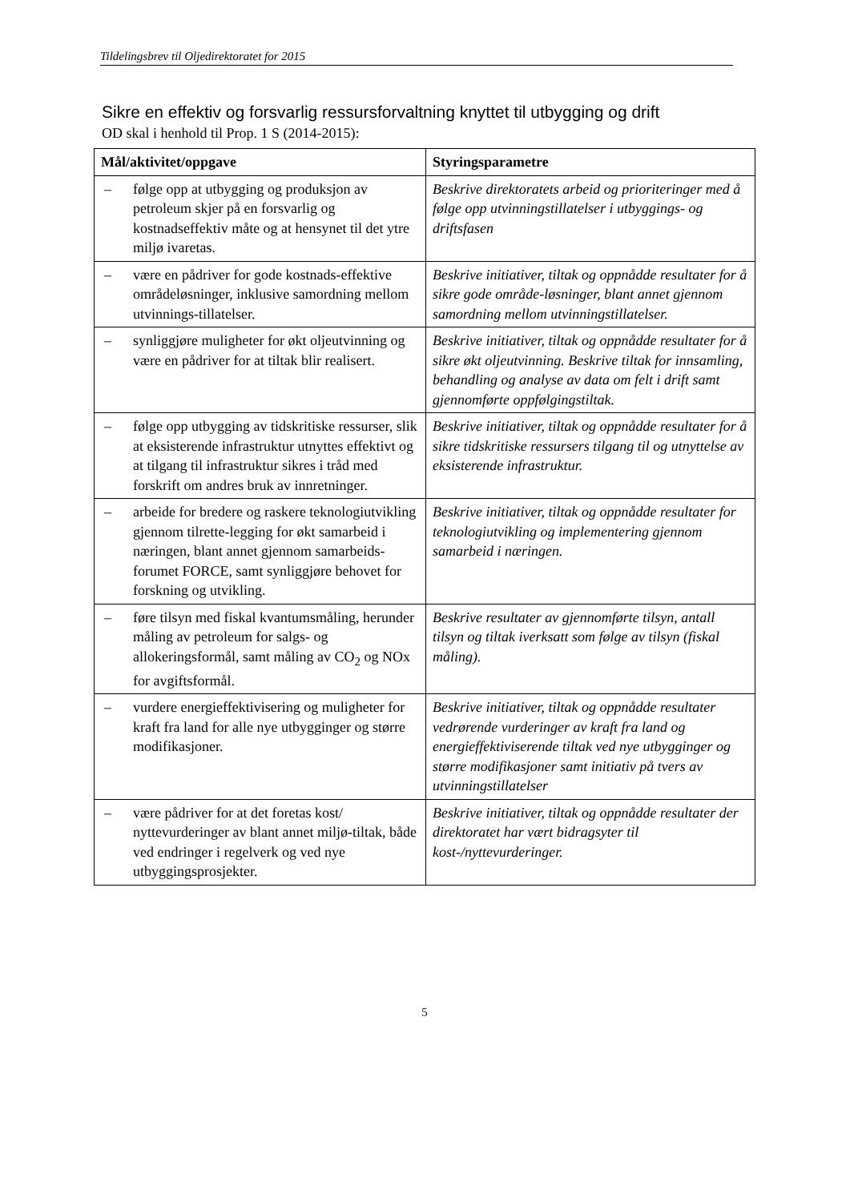Tildelingsbrev til Oljedirektoratet for 2015
Sikre en effektiv og forsvarlig ressursforvaltning knyttet til utbygging og drift
OD skal i henhold til Prop. 1 S (2014-2015):
| Mål/aktivitet/oppgave | Styringsparametre |
| --- | --- |
| – følge opp at utbygging og produksjon av petroleum skjer på en forsvarlig og kostnadseffektiv måte og at hensynet til det ytre miljø ivaretas. | Beskrive direktoratets arbeid og prioriteringer med å følge opp utvinningstillatelser i utbyggings- og driftsfasen |
| – være en pådriver for gode kostnads-effektive områdeløsninger, inklusive samordning mellom utvinnings-tillatelser. | Beskrive initiativer, tiltak og oppnådde resultater for å sikre gode område-løsninger, blant annet gjennom samordning mellom utvinningstillatelser. |
| – synliggjøre muligheter for økt oljeutvinning og være en pådriver for at tiltak blir realisert. | Beskrive initiativer, tiltak og oppnådde resultater for å sikre økt oljeutvinning. Beskrive tiltak for innsamling, behandling og analyse av data om felt i drift samt gjennomførte oppfølgingstiltak. |
| – følge opp utbygging av tidskritiske ressurser, slik at eksisterende infrastruktur utnyttes effektivt og at tilgang til infrastruktur sikres i tråd med forskrift om andres bruk av innretninger. | Beskrive initiativer, tiltak og oppnådde resultater for å sikre tidskritiske ressursers tilgang til og utnyttelse av eksisterende infrastruktur. |
| – arbeide for bredere og raskere teknologiutvikling gjennom tilrette-legging for økt samarbeid i næringen, blant annet gjennom samarbeids-forumet FORCE, samt synliggjøre behovet for forskning og utvikling. | Beskrive initiativer, tiltak og oppnådde resultater for teknologiutvikling og implementering gjennom samarbeid i næringen. |
| – føre tilsyn med fiskal kvantumsmåling, herunder måling av petroleum for salgs- og allokeringsformål, samt måling av CO<sub>2</sub> og NOx for avgiftsformål. | Beskrive resultater av gjennomførte tilsyn, antall tilsyn og tiltak iverksatt som følge av tilsyn (fiskal måling). |
| – vurdere energieffektivisering og muligheter for kraft fra land for alle nye utbygginger og større modifikasjoner. | Beskrive initiativer, tiltak og oppnådde resultater vedrørende vurderinger av kraft fra land og energieffektiviserende tiltak ved nye utbygginger og større modifikasjoner samt initiativ på tvers av utvinningstillatelser |
| – være pådriver for at det foretas kost/ nyttevurderinger av blant annet miljø-tiltak, både ved endringer i regelverk og ved nye utbyggingsprosjekter. | Beskrive initiativer, tiltak og oppnådde resultater der direktoratet har vært bidragsyter til kost-/nyttevurderinger. |
5